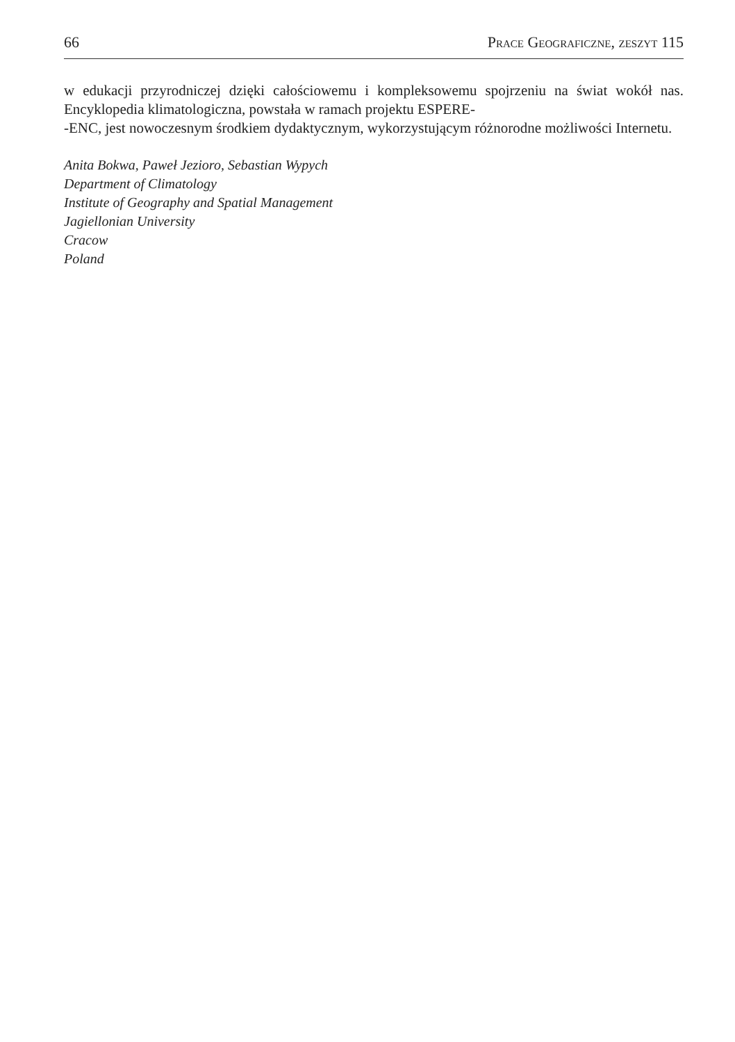66 Prace Geograficzne, zeszyt 115
w edukacji przyrodniczej dzięki całościowemu i kompleksowemu spojrzeniu na świat wokół nas. Encyklopedia klimatologiczna, powstała w ramach projektu ESPERE-
-ENC, jest nowoczesnym środkiem dydaktycznym, wykorzystującym różnorodne możliwości Internetu.
Anita Bokwa, Paweł Jezioro, Sebastian Wypych
Department of Climatology
Institute of Geography and Spatial Management
Jagiellonian University
Cracow
Poland